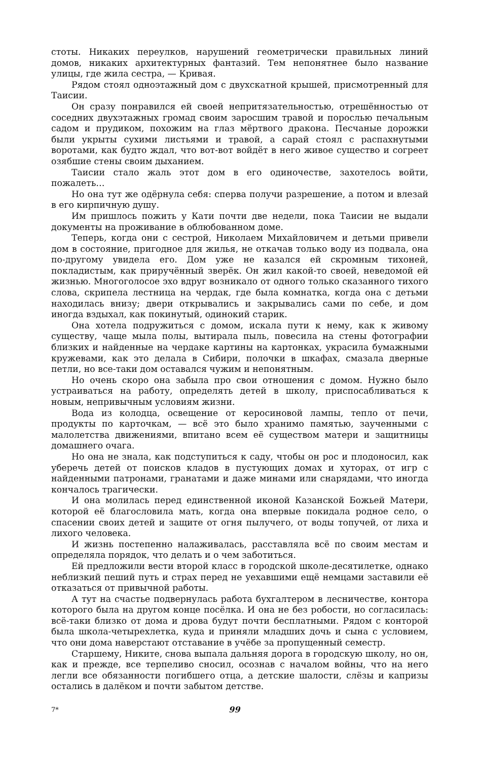стоты. Никаких переулков, нарушений геометрически правильных линий домов, никаких архитектурных фантазий. Тем непонятнее было название улицы, где жила сестра, — Кривая.
Рядом стоял одноэтажный дом с двухскатной крышей, присмотренный для Таисии.
Он сразу понравился ей своей непритязательностью, отрешённостью от соседних двухэтажных громад своим заросшим травой и порослью печальным садом и прудиком, похожим на глаз мёртвого дракона. Песчаные дорожки были укрыты сухими листьями и травой, а сарай стоял с распахнутыми воротами, как будто ждал, что вот-вот войдёт в него живое существо и согреет озябшие стены своим дыханием.
Таисии стало жаль этот дом в его одиночестве, захотелось войти, пожалеть…
Но она тут же одёрнула себя: сперва получи разрешение, а потом и влезай в его кирпичную душу.
Им пришлось пожить у Кати почти две недели, пока Таисии не выдали документы на проживание в облюбованном доме.
Теперь, когда они с сестрой, Николаем Михайловичем и детьми привели дом в состояние, пригодное для жилья, не откачав только воду из подвала, она по-другому увидела его. Дом уже не казался ей скромным тихоней, покладистым, как приручённый зверёк. Он жил какой-то своей, неведомой ей жизнью. Многоголосое эхо вдруг возникало от одного только сказанного тихого слова, скрипела лестница на чердак, где была комнатка, когда она с детьми находилась внизу; двери открывались и закрывались сами по себе, и дом иногда вздыхал, как покинутый, одинокий старик.
Она хотела подружиться с домом, искала пути к нему, как к живому существу, чаще мыла полы, вытирала пыль, повесила на стены фотографии близких и найденные на чердаке картины на картонках, украсила бумажными кружевами, как это делала в Сибири, полочки в шкафах, смазала дверные петли, но все-таки дом оставался чужим и непонятным.
Но очень скоро она забыла про свои отношения с домом. Нужно было устраиваться на работу, определять детей в школу, приспосабливаться к новым, непривычным условиям жизни.
Вода из колодца, освещение от керосиновой лампы, тепло от печи, продукты по карточкам, — всё это было хранимо памятью, заученными с малолетства движениями, впитано всем её существом матери и защитницы домашнего очага.
Но она не знала, как подступиться к саду, чтобы он рос и плодоносил, как уберечь детей от поисков кладов в пустующих домах и хуторах, от игр с найденными патронами, гранатами и даже минами или снарядами, что иногда кончалось трагически.
И она молилась перед единственной иконой Казанской Божьей Матери, которой её благословила мать, когда она впервые покидала родное село, о спасении своих детей и защите от огня пылучего, от воды топучей, от лиха и лихого человека.
И жизнь постепенно налаживалась, расставляла всё по своим местам и определяла порядок, что делать и о чем заботиться.
Ей предложили вести второй класс в городской школе-десятилетке, однако неблизкий пеший путь и страх перед не уехавшими ещё немцами заставили её отказаться от привычной работы.
А тут на счастье подвернулась работа бухгалтером в лесничестве, контора которого была на другом конце посёлка. И она не без робости, но согласилась: всё-таки близко от дома и дрова будут почти бесплатными. Рядом с конторой была школа-четырехлетка, куда и приняли младших дочь и сына с условием, что они дома наверстают отставание в учёбе за пропущенный семестр.
Старшему, Никите, снова выпала дальняя дорога в городскую школу, но он, как и прежде, все терпеливо сносил, осознав с началом войны, что на него легли все обязанности погибшего отца, а детские шалости, слёзы и капризы остались в далёком и почти забытом детстве.
7* 99